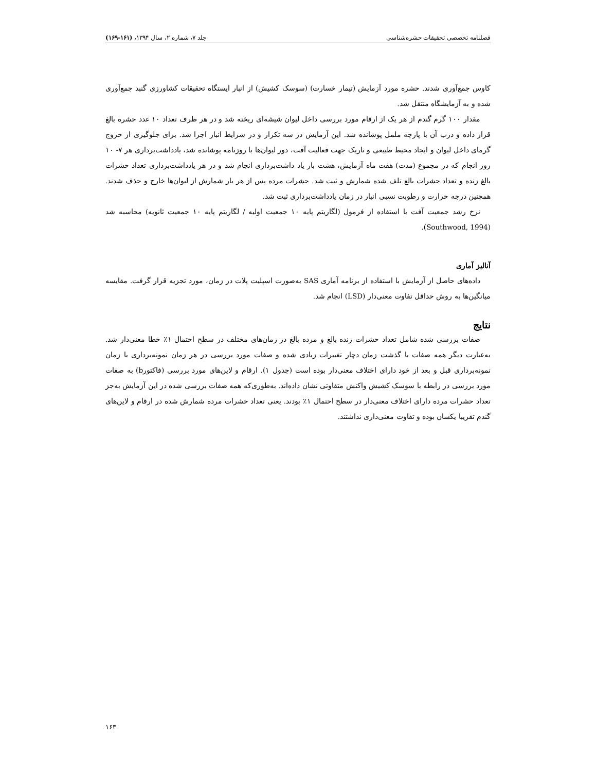فصلنامه تخصصی تحقیقات حشره‌شناسی جلد ۷، شماره ۲، سال ۱۳۹۴، (۱۶۱-۱۶۹)
کاوس جمع‌آوری شدند. حشره مورد آزمایش (تیمار خسارت) (سوسک کشیش) از انبار ایستگاه تحقیقات کشاورزی گنبد جمع‌آوری شده و به آزمایشگاه منتقل شد.
مقدار ۱۰۰ گرم گندم از هر یک از ارقام مورد بررسی داخل لیوان شیشه‌ای ریخته شد و در هر ظرف تعداد ۱۰ عدد حشره بالغ قرار داده و درب آن با پارچه ململ پوشانده شد. این آزمایش در سه تکرار و در شرایط انبار اجرا شد. برای جلوگیری از خروج گرمای داخل لیوان و ایجاد محیط طبیعی و تاریک جهت فعالیت آفت، دور لیوان‌ها با روزنامه پوشانده شد، یادداشت‌برداری هر ۷- ۱۰ روز انجام که در مجموع (مدت) هفت ماه آزمایش، هشت بار یاد داشت‌برداری انجام شد و در هر یادداشت‌برداری تعداد حشرات بالغ زنده و تعداد حشرات بالغ تلف شده شمارش و ثبت شد. حشرات مرده پس از هر بار شمارش از لیوان‌ها خارج و حذف شدند. همچنین درجه حرارت و رطوبت نسبی انبار در زمان یادداشت‌برداری ثبت شد.
نرخ رشد جمعیت آفت با استفاده از فرمول (لگاریتم پایه ۱۰ جمعیت اولیه / لگاریتم پایه ۱۰ جمعیت ثانویه) محاسبه شد (Southwood, 1994).
آنالیز آماری
داده‌های حاصل از آزمایش با استفاده از برنامه آماری SAS به‌صورت اسپلیت پلات در زمان، مورد تجزیه قرار گرفت. مقایسه میانگین‌ها به روش حداقل تفاوت معنی‌دار (LSD) انجام شد.
نتایج
صفات بررسی شده شامل تعداد حشرات زنده بالغ و مرده بالغ در زمان‌های مختلف در سطح احتمال ۱٪ خطا معنی‌دار شد. به‌عبارت دیگر همه صفات با گذشت زمان دچار تغییرات زیادی شده و صفات مورد بررسی در هر زمان نمونه‌برداری با زمان نمونه‌برداری قبل و بعد از خود دارای اختلاف معنی‌دار بوده است (جدول ۱). ارقام و لاین‌های مورد بررسی (فاکتورb) به صفات مورد بررسی در رابطه با سوسک کشیش واکنش متفاوتی نشان داده‌اند. به‌طوری‌که همه صفات بررسی شده در این آزمایش به‌جز تعداد حشرات مرده دارای اختلاف معنی‌دار در سطح احتمال ۱٪ بودند. یعنی تعداد حشرات مرده شمارش شده در ارقام و لاین‌های گندم تقریبا یکسان بوده و تفاوت معنی‌داری نداشتند.
۱۶۳